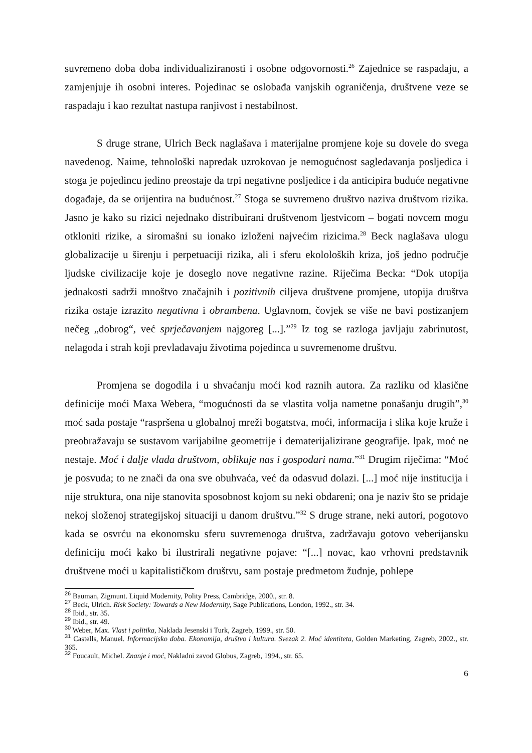suvremeno doba doba individualiziranosti i osobne odgovornosti.<sup>26</sup> Zajednice se raspadaju, a zamjenjuje ih osobni interes. Pojedinac se oslobađa vanjskih ograničenja, društvene veze se raspadaju i kao rezultat nastupa ranjivost i nestabilnost.
S druge strane, Ulrich Beck naglašava i materijalne promjene koje su dovele do svega navedenog. Naime, tehnološki napredak uzrokovao je nemogućnost sagledavanja posljedica i stoga je pojedincu jedino preostaje da trpi negativne posljedice i da anticipira buduće negativne događaje, da se orijentira na budućnost.<sup>27</sup> Stoga se suvremeno društvo naziva društvom rizika. Jasno je kako su rizici nejednako distribuirani društvenom ljestvicom – bogati novcem mogu otkloniti rizike, a siromašni su ionako izloženi najvećim rizicima.<sup>28</sup> Beck naglašava ulogu globalizacije u širenju i perpetuaciji rizika, ali i sferu ekololoških kriza, još jedno područje ljudske civilizacije koje je doseglo nove negativne razine. Riječima Becka: “Dok utopija jednakosti sadrži mnoštvo značajnih i pozitivnih ciljeva društvene promjene, utopija društva rizika ostaje izrazito negativna i obrambena. Uglavnom, čovjek se više ne bavi postizanjem nečeg „dobrog“, već sprječavanjem najgoreg [...].”<sup>29</sup> Iz tog se razloga javljaju zabrinutost, nelagoda i strah koji prevladavaju životima pojedinca u suvremenome društvu.
Promjena se dogodila i u shvaćanju moći kod raznih autora. Za razliku od klasične definicije moći Maxa Webera, “mogućnosti da se vlastita volja nametne ponašanju drugih”,<sup>30</sup> moć sada postaje “raspršena u globalnoj mreži bogatstva, moći, informacija i slika koje kruže i preobražavaju se sustavom varijabilne geometrije i dematerijalizirane geografije. lpak, moć ne nestaje. Moć i dalje vlada društvom, oblikuje nas i gospodari nama.”<sup>31</sup> Drugim riječima: “Moć je posvuda; to ne znači da ona sve obuhvaća, već da odasvud dolazi. [...] moć nije institucija i nije struktura, ona nije stanovita sposobnost kojom su neki obdareni; ona je naziv što se pridaje nekoj složenoj strategijskoj situaciji u danom društvu.”<sup>32</sup> S druge strane, neki autori, pogotovo kada se osvrću na ekonomsku sferu suvremenoga društva, zadržavaju gotovo veberijansku definiciju moći kako bi ilustrirali negativne pojave: “[...] novac, kao vrhovni predstavnik društvene moći u kapitalističkom društvu, sam postaje predmetom žudnje, pohlepe
<sup>26</sup> Bauman, Zigmunt. Liquid Modernity, Polity Press, Cambridge, 2000., str. 8.
<sup>27</sup> Beck, Ulrich. Risk Society: Towards a New Modernity, Sage Publications, London, 1992., str. 34.
<sup>28</sup> Ibid., str. 35.
<sup>29</sup> Ibid., str. 49.
<sup>30</sup> Weber, Max. Vlast i politika, Naklada Jesenski i Turk, Zagreb, 1999., str. 50.
<sup>31</sup> Castells, Manuel. Informacijsko doba. Ekonomija, društvo i kultura. Svezak 2. Moć identiteta, Golden Marketing, Zagreb, 2002., str. 365.
<sup>32</sup> Foucault, Michel. Znanje i moć, Nakladni zavod Globus, Zagreb, 1994., str. 65.
6